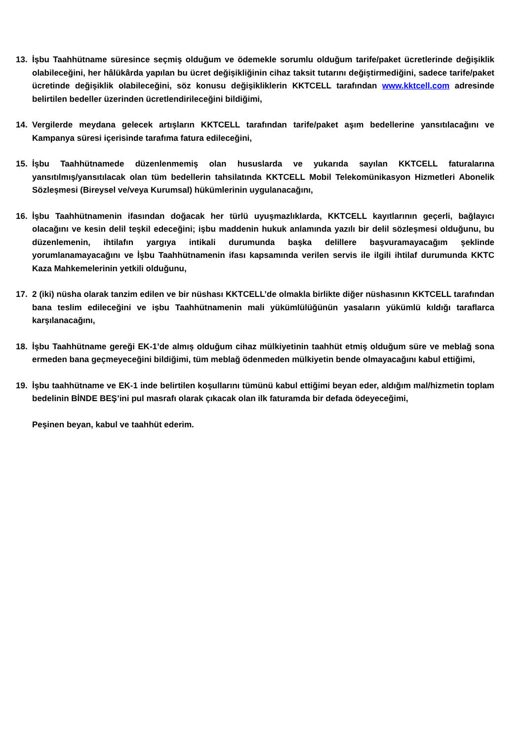13. İşbu Taahhütname süresince seçmiş olduğum ve ödemekle sorumlu olduğum tarife/paket ücretlerinde değişiklik olabileceğini, her hâlükârda yapılan bu ücret değişikliğinin cihaz taksit tutarını değiştirmediğini, sadece tarife/paket ücretinde değişiklik olabileceğini, söz konusu değişikliklerin KKTCELL tarafından www.kktcell.com adresinde belirtilen bedeller üzerinden ücretlendirileceğini bildiğimi,
14. Vergilerde meydana gelecek artışların KKTCELL tarafından tarife/paket aşım bedellerine yansıtılacağını ve Kampanya süresi içerisinde tarafıma fatura edileceğini,
15. İşbu Taahhütnamede düzenlenmemiş olan hususlarda ve yukarıda sayılan KKTCELL faturalarına yansıtılmış/yansıtılacak olan tüm bedellerin tahsilatında KKTCELL Mobil Telekomünikasyon Hizmetleri Abonelik Sözleşmesi (Bireysel ve/veya Kurumsal) hükümlerinin uygulanacağını,
16. İşbu Taahhütnamenin ifasından doğacak her türlü uyuşmazlıklarda, KKTCELL kayıtlarının geçerli, bağlayıcı olacağını ve kesin delil teşkil edeceğini; işbu maddenin hukuk anlamında yazılı bir delil sözleşmesi olduğunu, bu düzenlemenin, ihtilafın yargıya intikali durumunda başka delillere başvuramayacağım şeklinde yorumlanamayacağını ve İşbu Taahhütnamenin ifası kapsamında verilen servis ile ilgili ihtilaf durumunda KKTC Kaza Mahkemelerinin yetkili olduğunu,
17. 2 (iki) nüsha olarak tanzim edilen ve bir nüshası KKTCELL’de olmakla birlikte diğer nüshasının KKTCELL tarafından bana teslim edileceğini ve işbu Taahhütnamenin mali yükümlülüğünün yasaların yükümlü kıldığı taraflarca karşılanacağını,
18. İşbu Taahhütname gereği EK-1’de almış olduğum cihaz mülkiyetinin taahhüt etmiş olduğum süre ve meblağ sona ermeden bana geçmeyeceğini bildiğimi, tüm meblağ ödenmeden mülkiyetin bende olmayacağını kabul ettiğimi,
19. İşbu taahhütname ve EK-1 inde belirtilen koşullarını tümünü kabul ettiğimi beyan eder, aldığım mal/hizmetin toplam bedelinin BİNDE BEŞ’ini pul masrafı olarak çıkacak olan ilk faturamda bir defada ödeyeceğimi,
Peşinen beyan, kabul ve taahhüt ederim.